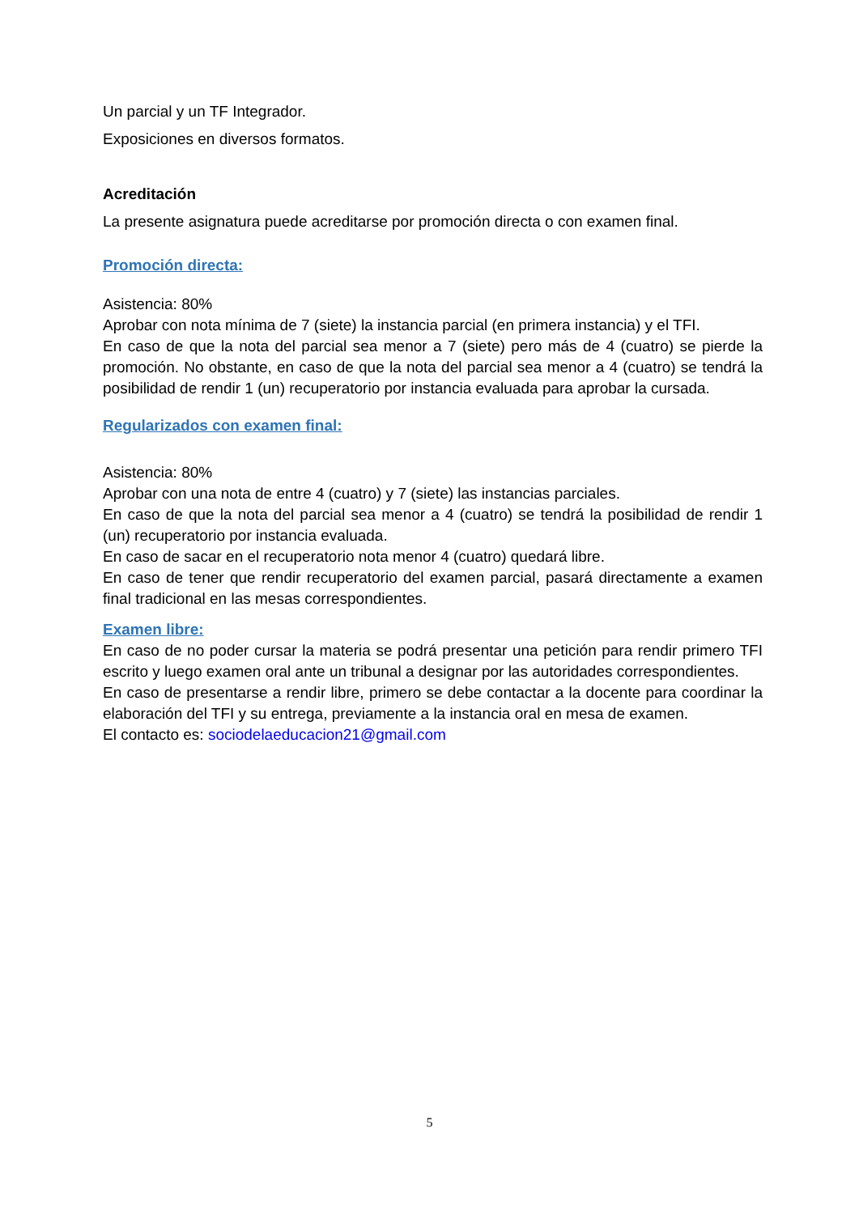Un parcial y un TF Integrador.
Exposiciones en diversos formatos.
Acreditación
La presente asignatura puede acreditarse por promoción directa o con examen final.
Promoción directa:
Asistencia: 80%
Aprobar con nota mínima de 7 (siete) la instancia parcial (en primera instancia) y el TFI.
En caso de que la nota del parcial sea menor a 7 (siete) pero más de 4 (cuatro) se pierde la promoción. No obstante, en caso de que la nota del parcial sea menor a 4 (cuatro) se tendrá la posibilidad de rendir 1 (un) recuperatorio por instancia evaluada para aprobar la cursada.
Regularizados con examen final:
Asistencia: 80%
Aprobar con una nota de entre 4 (cuatro) y 7 (siete) las instancias parciales.
En caso de que la nota del parcial sea menor a 4 (cuatro) se tendrá la posibilidad de rendir 1 (un) recuperatorio por instancia evaluada.
En caso de sacar en el recuperatorio nota menor 4 (cuatro) quedará libre.
En caso de tener que rendir recuperatorio del examen parcial, pasará directamente a examen final tradicional en las mesas correspondientes.
Examen libre:
En caso de no poder cursar la materia se podrá presentar una petición para rendir primero TFI escrito y luego examen oral ante un tribunal a designar por las autoridades correspondientes.
En caso de presentarse a rendir libre, primero se debe contactar a la docente para coordinar la elaboración del TFI y su entrega, previamente a la instancia oral en mesa de examen.
El contacto es: sociodelaeducacion21@gmail.com
5